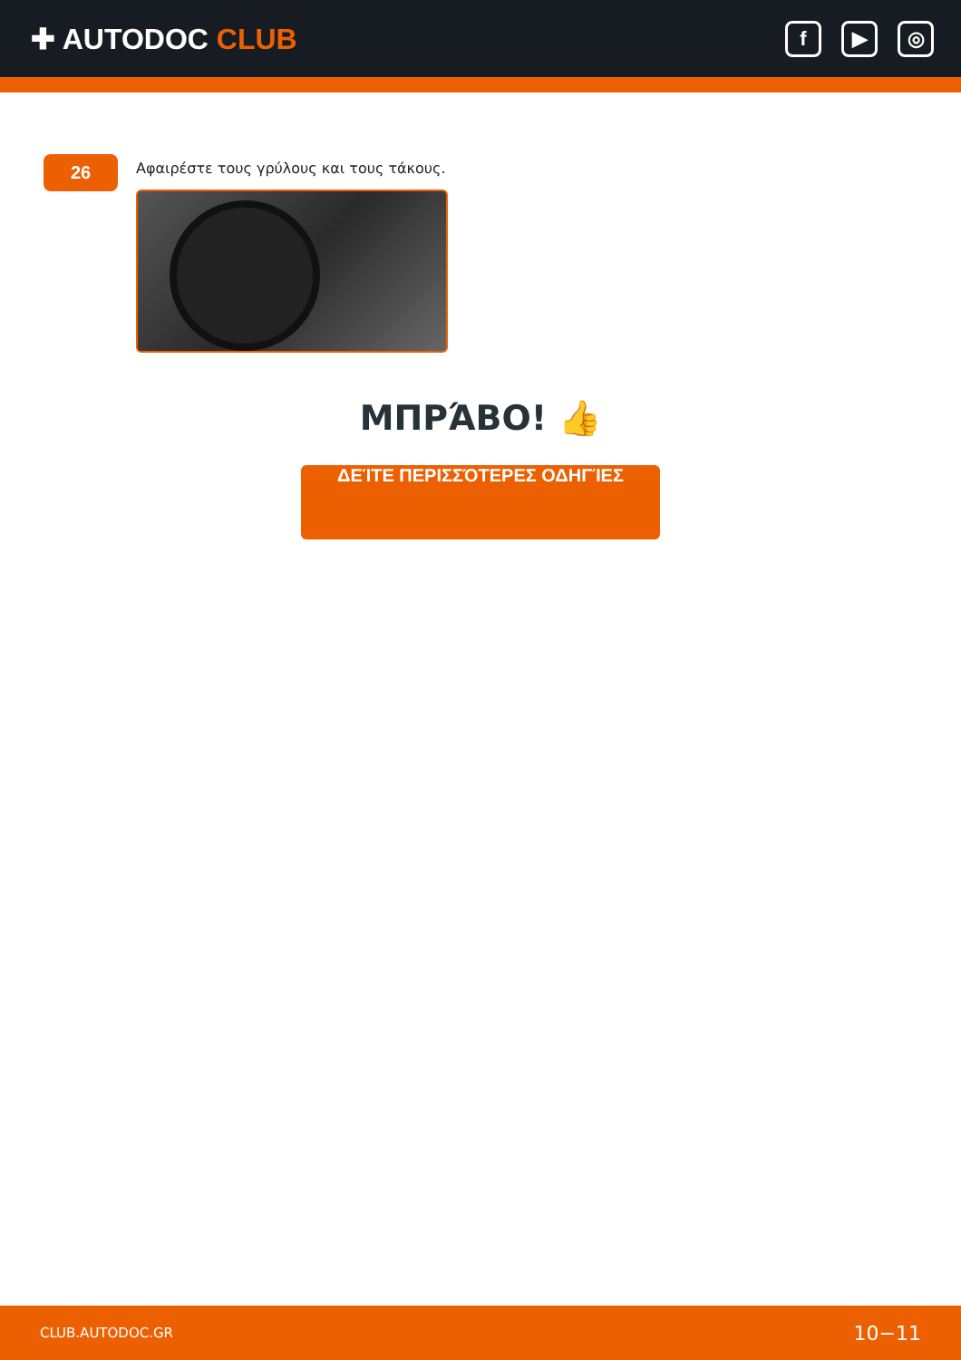✚ AUTODOC CLUB
f ▶ ◎
26
Αφαιρέστε τους γρύλους και τους τάκους.
ΜΠΡΆΒΟ! 👍
ΔΕΊΤΕ ΠΕΡΙΣΣΌΤΕΡΕΣ ΟΔΗΓΊΕΣ
CLUB.AUTODOC.GR 10−11